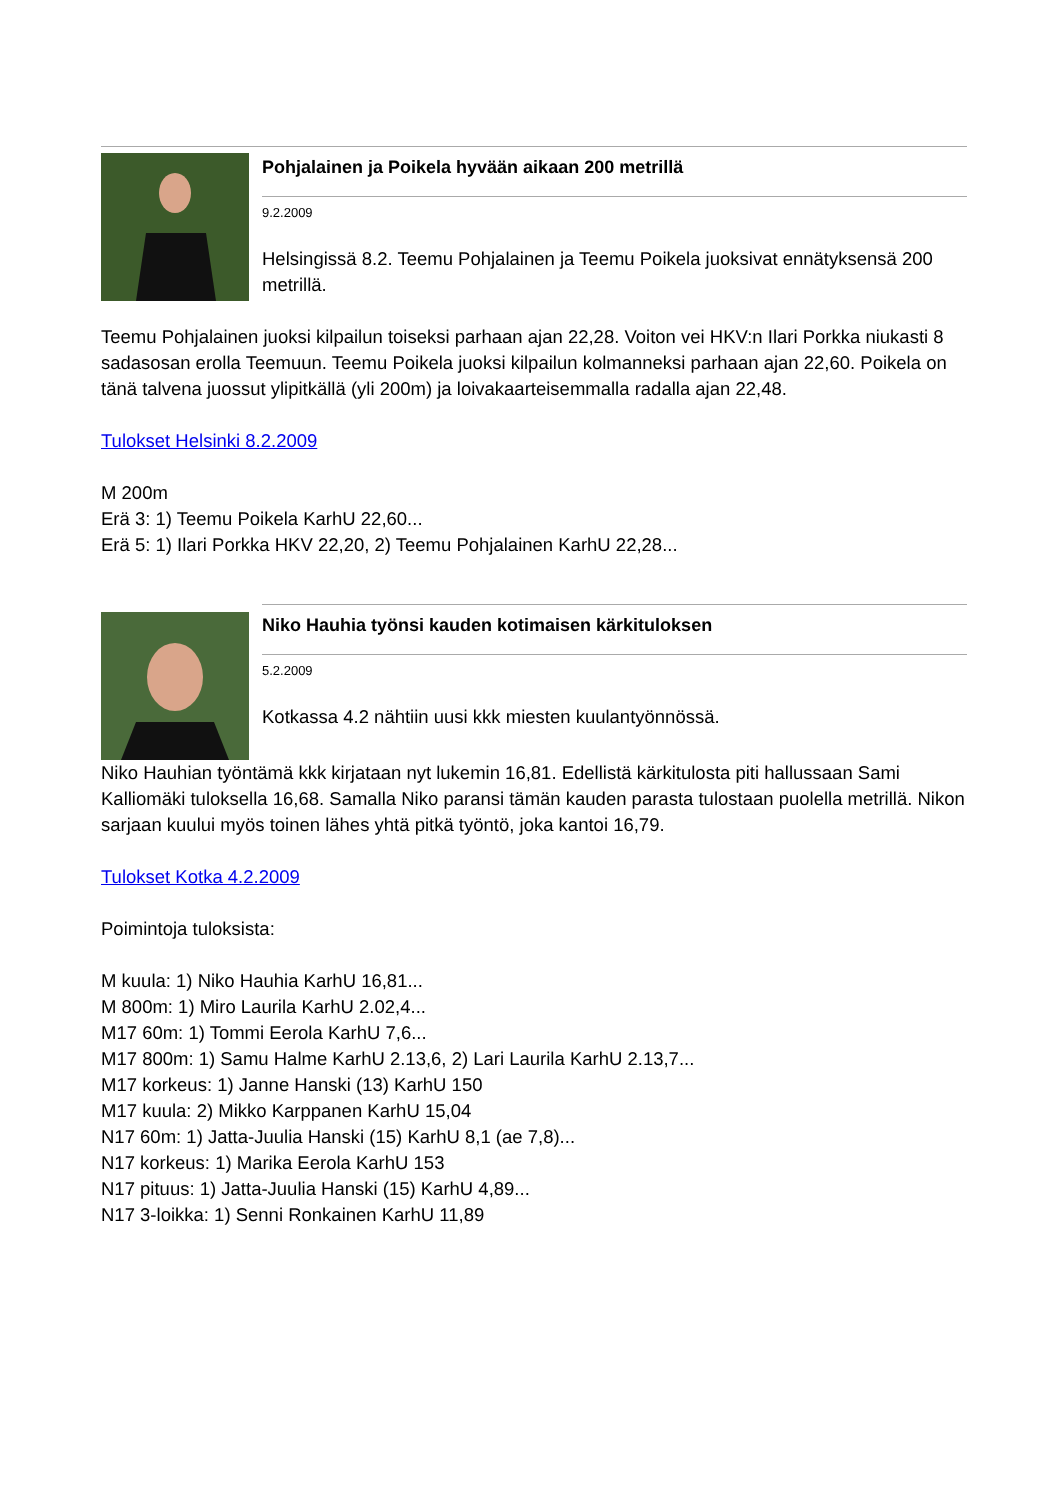Pohjalainen ja Poikela hyvään aikaan 200 metrillä
9.2.2009
Helsingissä 8.2. Teemu Pohjalainen ja Teemu Poikela juoksivat ennätyksensä 200 metrillä.
Teemu Pohjalainen juoksi kilpailun toiseksi parhaan ajan 22,28. Voiton vei HKV:n Ilari Porkka niukasti 8 sadasosan erolla Teemuun. Teemu Poikela juoksi kilpailun kolmanneksi parhaan ajan 22,60. Poikela on tänä talvena juossut ylipitkällä (yli 200m) ja loivakaarteisemmalla radalla ajan 22,48.
Tulokset Helsinki 8.2.2009
M 200m
Erä 3: 1) Teemu Poikela KarhU 22,60...
Erä 5: 1) Ilari Porkka HKV 22,20, 2) Teemu Pohjalainen KarhU 22,28...
Niko Hauhia työnsi kauden kotimaisen kärkituloksen
5.2.2009
Kotkassa 4.2 nähtiin uusi kkk miesten kuulantyönnössä.
Niko Hauhian työntämä kkk kirjataan nyt lukemin 16,81. Edellistä kärkitulosta piti hallussaan Sami Kalliomäki tuloksella 16,68. Samalla Niko paransi tämän kauden parasta tulostaan puolella metrillä. Nikon sarjaan kuului myös toinen lähes yhtä pitkä työntö, joka kantoi 16,79.
Tulokset Kotka 4.2.2009
Poimintoja tuloksista:
M kuula: 1) Niko Hauhia KarhU 16,81...
M 800m: 1) Miro Laurila KarhU 2.02,4...
M17 60m: 1) Tommi Eerola KarhU 7,6...
M17 800m: 1) Samu Halme KarhU 2.13,6, 2) Lari Laurila KarhU 2.13,7...
M17 korkeus: 1) Janne Hanski (13) KarhU 150
M17 kuula: 2) Mikko Karppanen KarhU 15,04
N17 60m: 1) Jatta-Juulia Hanski (15) KarhU 8,1 (ae 7,8)...
N17 korkeus: 1) Marika Eerola KarhU 153
N17 pituus: 1) Jatta-Juulia Hanski (15) KarhU 4,89...
N17 3-loikka: 1) Senni Ronkainen KarhU 11,89